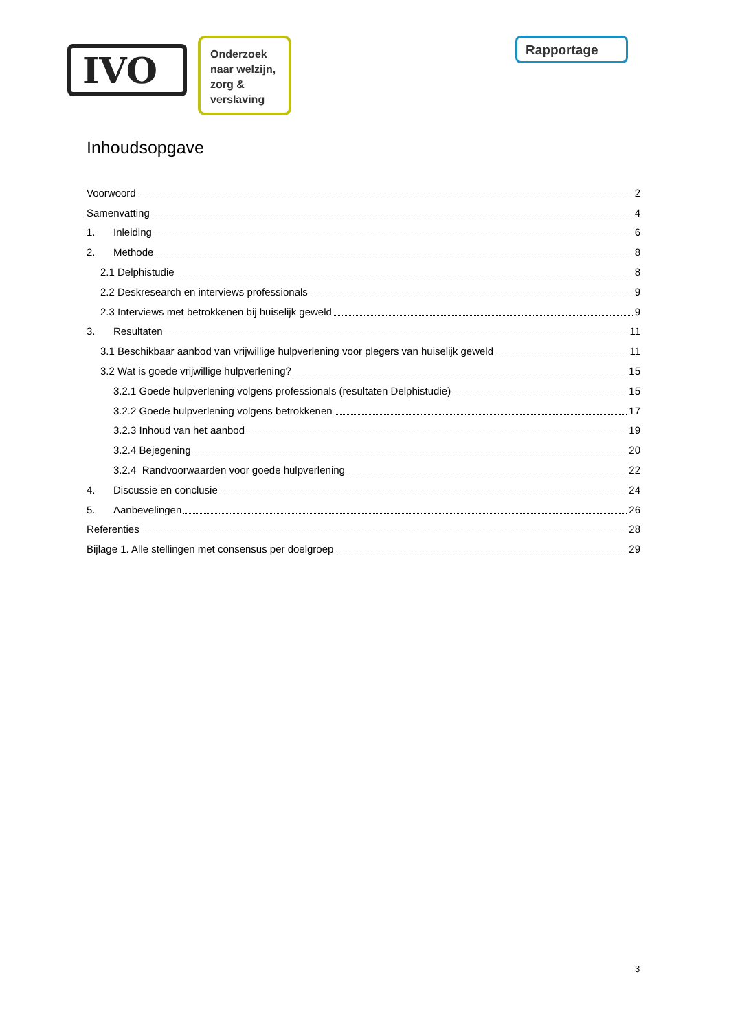IVO
Onderzoek naar welzijn, zorg & verslaving
Rapportage
Inhoudsopgave
Voorwoord 2
Samenvatting 4
1. Inleiding 6
2. Methode 8
2.1 Delphistudie 8
2.2 Deskresearch en interviews professionals 9
2.3 Interviews met betrokkenen bij huiselijk geweld 9
3. Resultaten 11
3.1 Beschikbaar aanbod van vrijwillige hulpverlening voor plegers van huiselijk geweld 11
3.2 Wat is goede vrijwillige hulpverlening? 15
3.2.1 Goede hulpverlening volgens professionals (resultaten Delphistudie) 15
3.2.2 Goede hulpverlening volgens betrokkenen 17
3.2.3 Inhoud van het aanbod 19
3.2.4 Bejegening 20
3.2.4 Randvoorwaarden voor goede hulpverlening 22
4. Discussie en conclusie 24
5. Aanbevelingen 26
Referenties 28
Bijlage 1. Alle stellingen met consensus per doelgroep 29
3